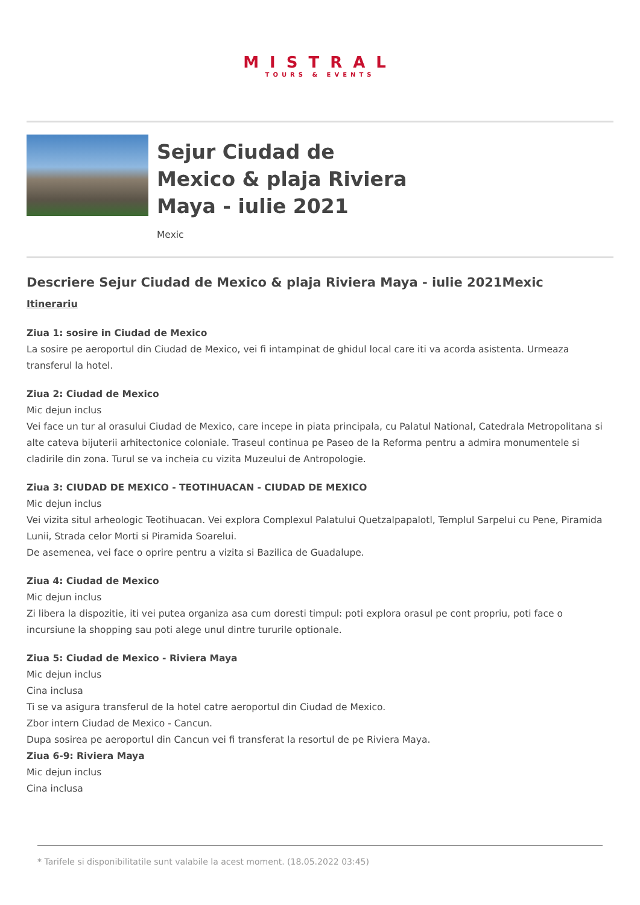MISTRAL
TOURS & EVENTS
Sejur Ciudad de
Mexico & plaja Riviera
Maya - iulie 2021
Mexic
Descriere Sejur Ciudad de Mexico & plaja Riviera Maya - iulie 2021Mexic
Itinerariu
Ziua 1: sosire in Ciudad de Mexico
La sosire pe aeroportul din Ciudad de Mexico, vei fi intampinat de ghidul local care iti va acorda asistenta. Urmeaza transferul la hotel.
Ziua 2: Ciudad de Mexico
Mic dejun inclus
Vei face un tur al orasului Ciudad de Mexico, care incepe in piata principala, cu Palatul National, Catedrala Metropolitana si alte cateva bijuterii arhitectonice coloniale. Traseul continua pe Paseo de la Reforma pentru a admira monumentele si cladirile din zona. Turul se va incheia cu vizita Muzeului de Antropologie.
Ziua 3: CIUDAD DE MEXICO - TEOTIHUACAN - CIUDAD DE MEXICO
Mic dejun inclus
Vei vizita situl arheologic Teotihuacan. Vei explora Complexul Palatului Quetzalpapalotl, Templul Sarpelui cu Pene, Piramida Lunii, Strada celor Morti si Piramida Soarelui.
De asemenea, vei face o oprire pentru a vizita si Bazilica de Guadalupe.
Ziua 4: Ciudad de Mexico
Mic dejun inclus
Zi libera la dispozitie, iti vei putea organiza asa cum doresti timpul: poti explora orasul pe cont propriu, poti face o incursiune la shopping sau poti alege unul dintre tururile optionale.
Ziua 5: Ciudad de Mexico - Riviera Maya
Mic dejun inclus
Cina inclusa
Ti se va asigura transferul de la hotel catre aeroportul din Ciudad de Mexico.
Zbor intern Ciudad de Mexico - Cancun.
Dupa sosirea pe aeroportul din Cancun vei fi transferat la resortul de pe Riviera Maya.
Ziua 6-9: Riviera Maya
Mic dejun inclus
Cina inclusa
* Tarifele si disponibilitatile sunt valabile la acest moment. (18.05.2022 03:45)